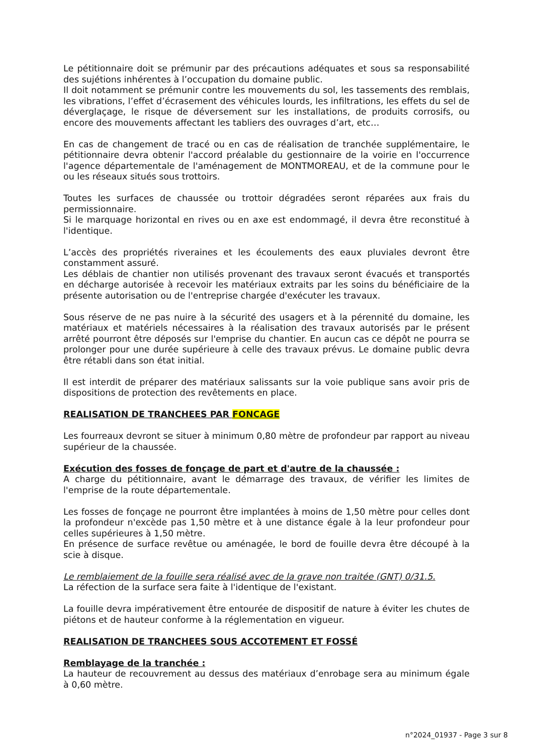Le pétitionnaire doit se prémunir par des précautions adéquates et sous sa responsabilité des sujétions inhérentes à l’occupation du domaine public.
Il doit notamment se prémunir contre les mouvements du sol, les tassements des remblais, les vibrations, l’effet d’écrasement des véhicules lourds, les infiltrations, les effets du sel de déverglaçage, le risque de déversement sur les installations, de produits corrosifs, ou encore des mouvements affectant les tabliers des ouvrages d’art, etc…
En cas de changement de tracé ou en cas de réalisation de tranchée supplémentaire, le pétitionnaire devra obtenir l'accord préalable du gestionnaire de la voirie en l'occurrence l'agence départementale de l'aménagement de MONTMOREAU, et de la commune pour le ou les réseaux situés sous trottoirs.
Toutes les surfaces de chaussée ou trottoir dégradées seront réparées aux frais du permissionnaire.
Si le marquage horizontal en rives ou en axe est endommagé, il devra être reconstitué à l'identique.
L’accès des propriétés riveraines et les écoulements des eaux pluviales devront être constamment assuré.
Les déblais de chantier non utilisés provenant des travaux seront évacués et transportés en décharge autorisée à recevoir les matériaux extraits par les soins du bénéficiaire de la présente autorisation ou de l'entreprise chargée d'exécuter les travaux.
Sous réserve de ne pas nuire à la sécurité des usagers et à la pérennité du domaine, les matériaux et matériels nécessaires à la réalisation des travaux autorisés par le présent arrêté pourront être déposés sur l'emprise du chantier. En aucun cas ce dépôt ne pourra se prolonger pour une durée supérieure à celle des travaux prévus. Le domaine public devra être rétabli dans son état initial.
Il est interdit de préparer des matériaux salissants sur la voie publique sans avoir pris de dispositions de protection des revêtements en place.
REALISATION DE TRANCHEES PAR FONCAGE
Les fourreaux devront se situer à minimum 0,80 mètre de profondeur par rapport au niveau supérieur de la chaussée.
Exécution des fosses de fonçage de part et d'autre de la chaussée :
A charge du pétitionnaire, avant le démarrage des travaux, de vérifier les limites de l'emprise de la route départementale.
Les fosses de fonçage ne pourront être implantées à moins de 1,50 mètre pour celles dont la profondeur n'excède pas 1,50 mètre et à une distance égale à la leur profondeur pour celles supérieures à 1,50 mètre.
En présence de surface revêtue ou aménagée, le bord de fouille devra être découpé à la scie à disque.
Le remblaiement de la fouille sera réalisé avec de la grave non traitée (GNT) 0/31.5.
La réfection de la surface sera faite à l'identique de l'existant.
La fouille devra impérativement être entourée de dispositif de nature à éviter les chutes de piétons et de hauteur conforme à la réglementation en vigueur.
REALISATION DE TRANCHEES SOUS ACCOTEMENT ET FOSSÉ
Remblayage de la tranchée :
La hauteur de recouvrement au dessus des matériaux d’enrobage sera au minimum égale à 0,60 mètre.
n°2024_01937 - Page 3 sur 8